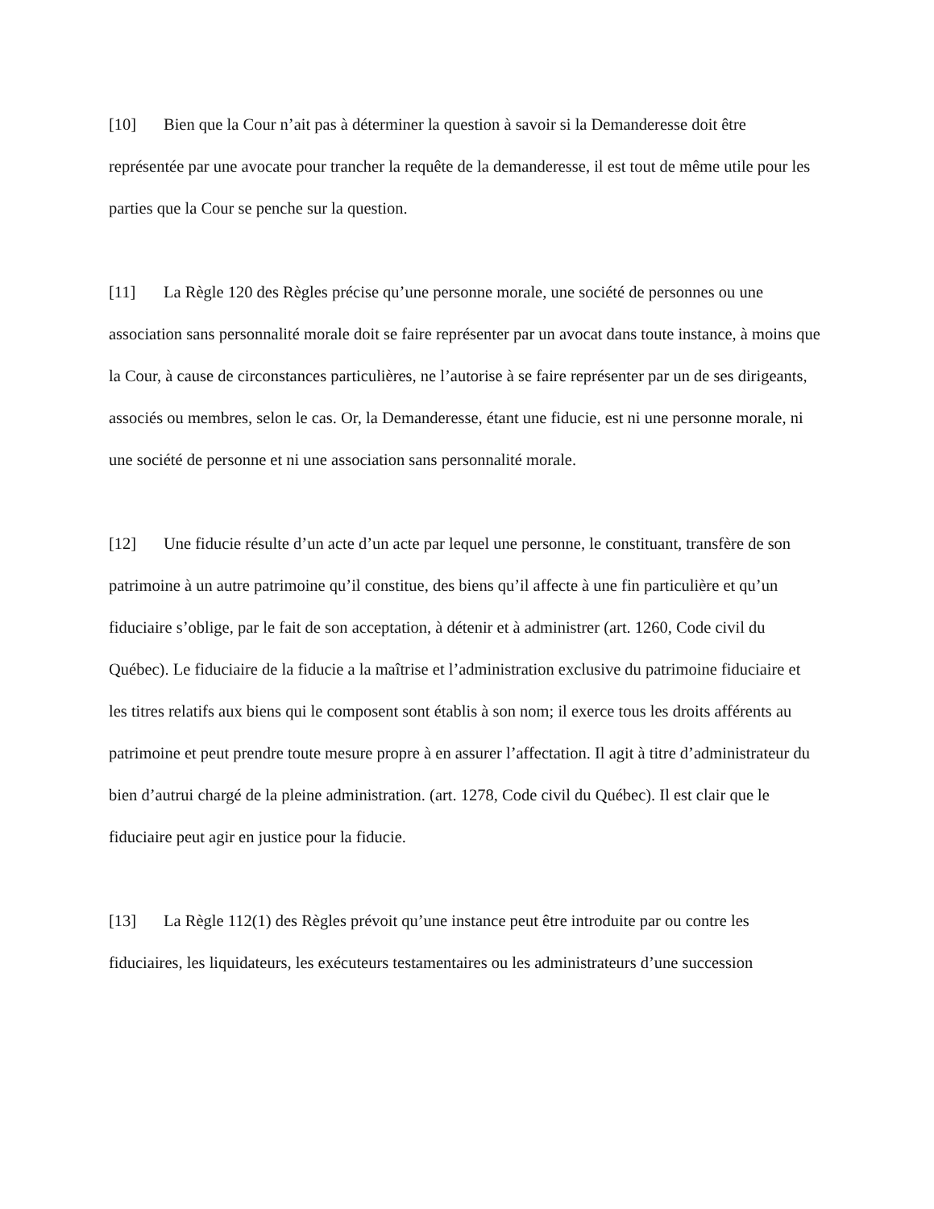[10] Bien que la Cour n’ait pas à déterminer la question à savoir si la Demanderesse doit être représentée par une avocate pour trancher la requête de la demanderesse, il est tout de même utile pour les parties que la Cour se penche sur la question.
[11] La Règle 120 des Règles précise qu’une personne morale, une société de personnes ou une association sans personnalité morale doit se faire représenter par un avocat dans toute instance, à moins que la Cour, à cause de circonstances particulières, ne l’autorise à se faire représenter par un de ses dirigeants, associés ou membres, selon le cas. Or, la Demanderesse, étant une fiducie, est ni une personne morale, ni une société de personne et ni une association sans personnalité morale.
[12] Une fiducie résulte d’un acte d’un acte par lequel une personne, le constituant, transfère de son patrimoine à un autre patrimoine qu’il constitue, des biens qu’il affecte à une fin particulière et qu’un fiduciaire s’oblige, par le fait de son acceptation, à détenir et à administrer (art. 1260, Code civil du Québec). Le fiduciaire de la fiducie a la maîtrise et l’administration exclusive du patrimoine fiduciaire et les titres relatifs aux biens qui le composent sont établis à son nom; il exerce tous les droits afférents au patrimoine et peut prendre toute mesure propre à en assurer l’affectation. Il agit à titre d’administrateur du bien d’autrui chargé de la pleine administration. (art. 1278, Code civil du Québec). Il est clair que le fiduciaire peut agir en justice pour la fiducie.
[13] La Règle 112(1) des Règles prévoit qu’une instance peut être introduite par ou contre les fiduciaires, les liquidateurs, les exécuteurs testamentaires ou les administrateurs d’une succession